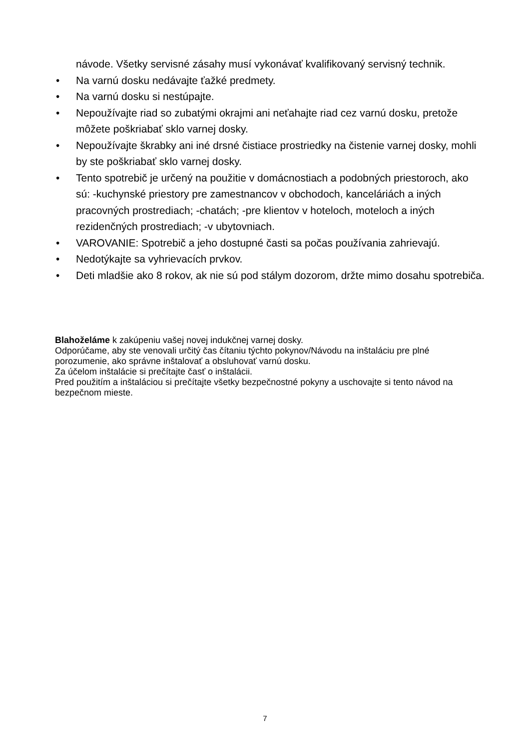návode. Všetky servisné zásahy musí vykonávať kvalifikovaný servisný technik.
• Na varnú dosku nedávajte ťažké predmety.
• Na varnú dosku si nestúpajte.
• Nepoužívajte riad so zubatými okrajmi ani neťahajte riad cez varnú dosku, pretože môžete poškriabať sklo varnej dosky.
• Nepoužívajte škrabky ani iné drsné čistiace prostriedky na čistenie varnej dosky, mohli by ste poškriabať sklo varnej dosky.
• Tento spotrebič je určený na použitie v domácnostiach a podobných priestoroch, ako sú: -kuchynské priestory pre zamestnancov v obchodoch, kanceláriách a iných pracovných prostrediach; -chatách; -pre klientov v hoteloch, moteloch a iných rezidenčných prostrediach; -v ubytovniach.
• VAROVANIE: Spotrebič a jeho dostupné časti sa počas používania zahrievajú.
• Nedotýkajte sa vyhrievacích prvkov.
• Deti mladšie ako 8 rokov, ak nie sú pod stálym dozorom, držte mimo dosahu spotrebiča.
Blahoželáme k zakúpeniu vašej novej indukčnej varnej dosky.
Odporúčame, aby ste venovali určitý čas čítaniu týchto pokynov/Návodu na inštaláciu pre plné porozumenie, ako správne inštalovať a obsluhovať varnú dosku.
Za účelom inštalácie si prečítajte časť o inštalácii.
Pred použitím a inštaláciou si prečítajte všetky bezpečnostné pokyny a uschovajte si tento návod na bezpečnom mieste.
7